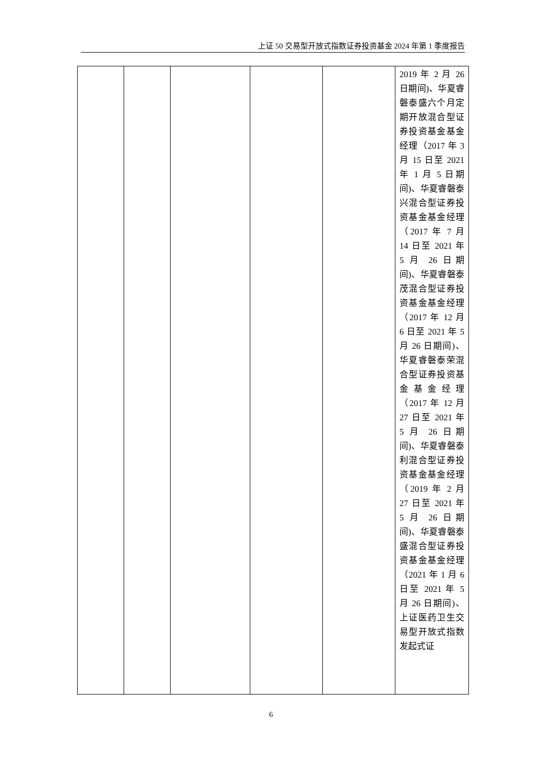上证 50 交易型开放式指数证券投资基金 2024 年第 1 季度报告
| | | | | | 2019 年 2 月 26 日期间)、华夏睿磐泰盛六个月定期开放混合型证券投资基金基金经理（2017 年 3 月 15 日至 2021 年 1 月 5 日期间)、华夏睿磐泰兴混合型证券投资基金基金经理（2017 年 7 月 14 日至 2021 年 5 月 26 日期间)、华夏睿磐泰茂混合型证券投资基金基金经理（2017 年 12 月 6 日至 2021 年 5 月 26 日期间)、华夏睿磐泰荣混合型证券投资基金基金经理（2017 年 12 月 27 日至 2021 年 5 月 26 日期间)、华夏睿磐泰利混合型证券投资基金基金经理（2019 年 2 月 27 日至 2021 年 5 月 26 日期间)、华夏睿磐泰盛混合型证券投资基金基金经理（2021 年 1 月 6 日至 2021 年 5 月 26 日期间)、上证医药卫生交易型开放式指数发起式证 |
6